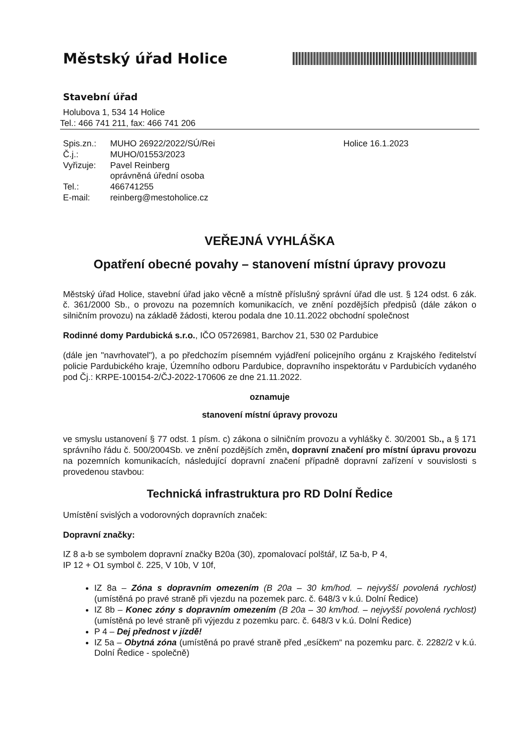Městský úřad Holice
Stavební úřad
Holubova 1, 534 14 Holice
Tel.: 466 741 211, fax: 466 741 206
| Spis.zn.: | MUHO 26922/2022/SÚ/Rei | Holice 16.1.2023 |
| Č.j.: | MUHO/01553/2023 | |
| Vyřizuje: | Pavel Reinberg oprávněná úřední osoba | |
| Tel.: | 466741255 | |
| E-mail: | reinberg@mestoholice.cz | |
VEŘEJNÁ VYHLÁŠKA
Opatření obecné povahy – stanovení místní úpravy provozu
Městský úřad Holice, stavební úřad jako věcně a místně příslušný správní úřad dle ust. § 124 odst. 6 zák. č. 361/2000 Sb., o provozu na pozemních komunikacích, ve znění pozdějších předpisů (dále zákon o silničním provozu) na základě žádosti, kterou podala dne 10.11.2022 obchodní společnost
Rodinné domy Pardubická s.r.o., IČO 05726981, Barchov 21, 530 02 Pardubice
(dále jen "navrhovatel"), a po předchozím písemném vyjádření policejního orgánu z Krajského ředitelství policie Pardubického kraje, Územního odboru Pardubice, dopravního inspektorátu v Pardubicích vydaného pod Čj.: KRPE-100154-2/ČJ-2022-170606 ze dne 21.11.2022.
oznamuje
stanovení místní úpravy provozu
ve smyslu ustanovení § 77 odst. 1 písm. c) zákona o silničním provozu a vyhlášky č. 30/2001 Sb., a § 171 správního řádu č. 500/2004Sb. ve znění pozdějších změn, dopravní značení pro místní úpravu provozu na pozemních komunikacích, následující dopravní značení případně dopravní zařízení v souvislosti s provedenou stavbou:
Technická infrastruktura pro RD Dolní Ředice
Umístění svislých a vodorovných dopravních značek:
Dopravní značky:
IZ 8 a-b se symbolem dopravní značky B20a (30), zpomalovací polštář, IZ 5a-b, P 4,
IP 12 + O1 symbol č. 225, V 10b, V 10f,
IZ 8a – Zóna s dopravním omezením (B 20a – 30 km/hod. – nejvyšší povolená rychlost) (umístěná po pravé straně při vjezdu na pozemek parc. č. 648/3 v k.ú. Dolní Ředice)
IZ 8b – Konec zóny s dopravním omezením (B 20a – 30 km/hod. – nejvyšší povolená rychlost) (umístěná po levé straně při výjezdu z pozemku parc. č. 648/3 v k.ú. Dolní Ředice)
P 4 – Dej přednost v jízdě!
IZ 5a – Obytná zóna (umístěná po pravé straně před „esíčkem“ na pozemku parc. č. 2282/2 v k.ú. Dolní Ředice - společně)